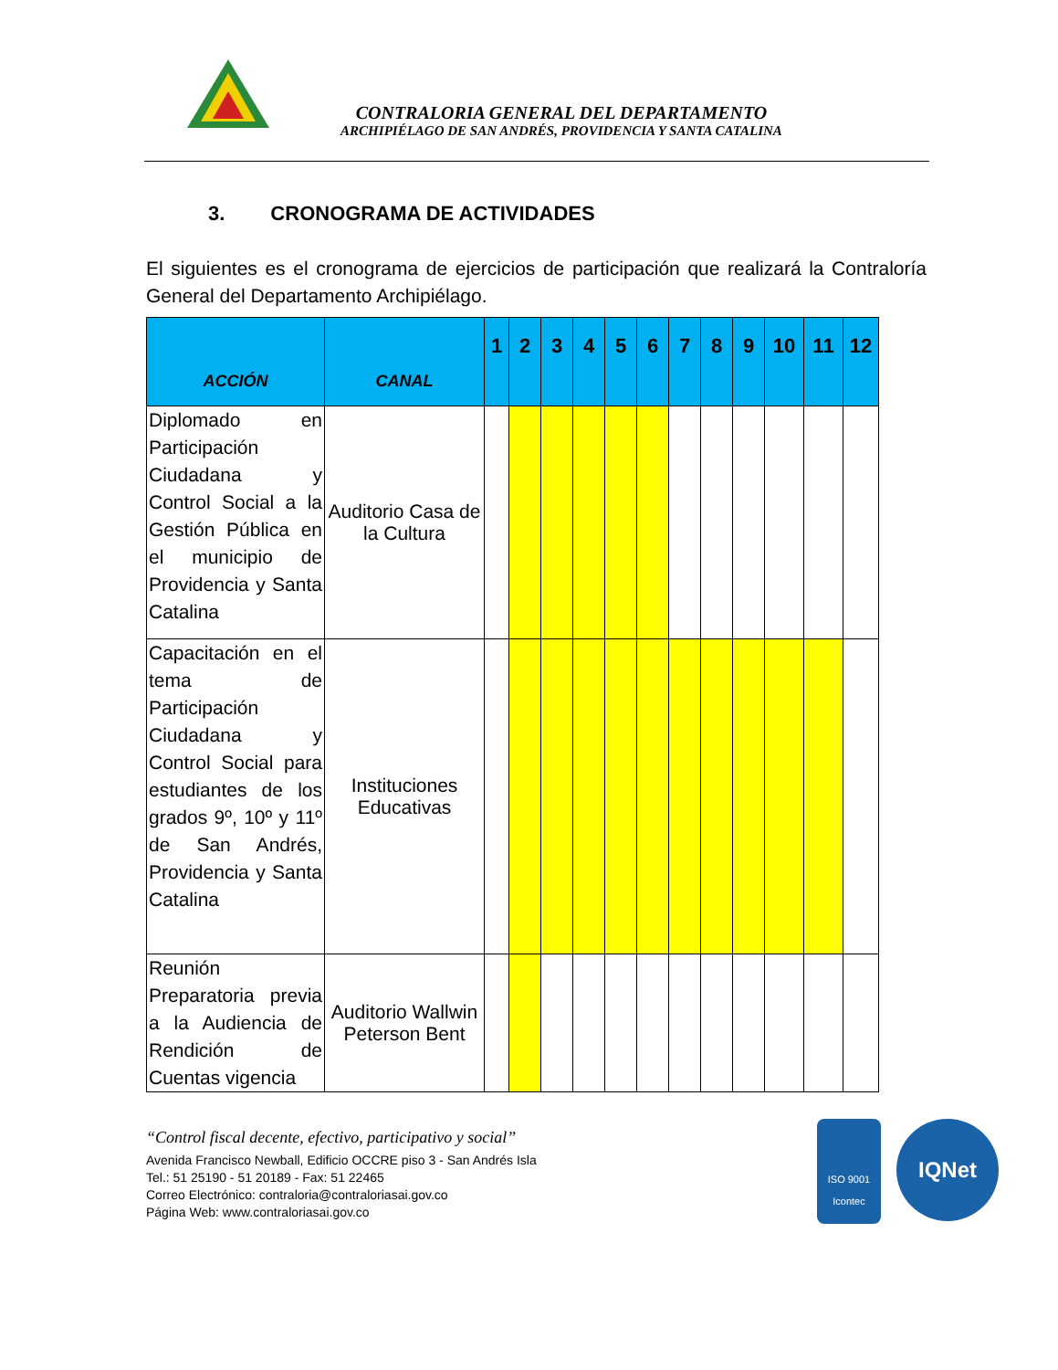CONTRALORIA GENERAL DEL DEPARTAMENTO
ARCHIPIÉLAGO DE SAN ANDRÉS, PROVIDENCIA Y SANTA CATALINA
3. CRONOGRAMA DE ACTIVIDADES
El siguientes es el cronograma de ejercicios de participación que realizará la Contraloría General del Departamento Archipiélago.
| ACCIÓN | CANAL | 1 | 2 | 3 | 4 | 5 | 6 | 7 | 8 | 9 | 10 | 11 | 12 |
| --- | --- | --- | --- | --- | --- | --- | --- | --- | --- | --- | --- | --- | --- |
| Diplomado en Participación Ciudadana y Control Social a la Gestión Pública en el municipio de Providencia y Santa Catalina | Auditorio Casa de la Cultura | | | | | | | | | | | | |
| Capacitación en el tema de Participación Ciudadana y Control Social para estudiantes de los grados 9º, 10º y 11º de San Andrés, Providencia y Santa Catalina | Instituciones Educativas | | | | | | | | | | | | |
| Reunión Preparatoria previa a la Audiencia de Rendición de Cuentas vigencia | Auditorio Wallwin Peterson Bent | | | | | | | | | | | | |
“Control fiscal decente, efectivo, participativo y social”
Avenida Francisco Newball, Edificio OCCRE piso 3 - San Andrés Isla
Tel.: 51 25190 - 51 20189 - Fax: 51 22465
Correo Electrónico: contraloria@contraloriasai.gov.co
Página Web: www.contraloriasai.gov.co
ISO 9001
Icontec
IQNet